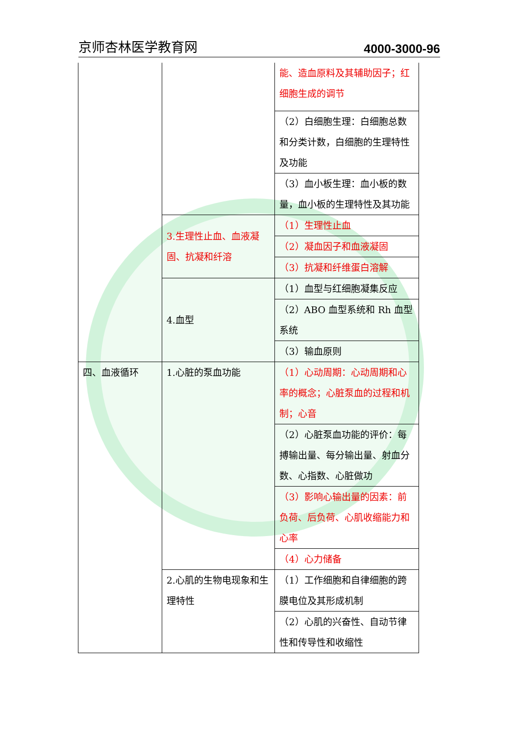京师杏林医学教育网 4000-3000-96
| | | 能、造血原料及其辅助因子；红细胞生成的调节 |
| | | （2）白细胞生理：白细胞总数和分类计数，白细胞的生理特性及功能 |
| | | （3）血小板生理：血小板的数量，血小板的生理特性及其功能 |
| | 3.生理性止血、血液凝固、抗凝和纤溶 | （1）生理性止血 |
| | | （2）凝血因子和血液凝固 |
| | | （3）抗凝和纤维蛋白溶解 |
| | 4.血型 | （1）血型与红细胞凝集反应 |
| | | （2）ABO 血型系统和 Rh 血型系统 |
| | | （3）输血原则 |
| 四、血液循环 | 1.心脏的泵血功能 | （1）心动周期：心动周期和心率的概念；心脏泵血的过程和机制；心音 |
| | | （2）心脏泵血功能的评价：每搏输出量、每分输出量、射血分数、心指数、心脏做功 |
| | | （3）影响心输出量的因素：前负荷、后负荷、心肌收缩能力和心率 |
| | | （4）心力储备 |
| | 2.心肌的生物电现象和生理特性 | （1）工作细胞和自律细胞的跨膜电位及其形成机制 |
| | | （2）心肌的兴奋性、自动节律性和传导性和收缩性 |